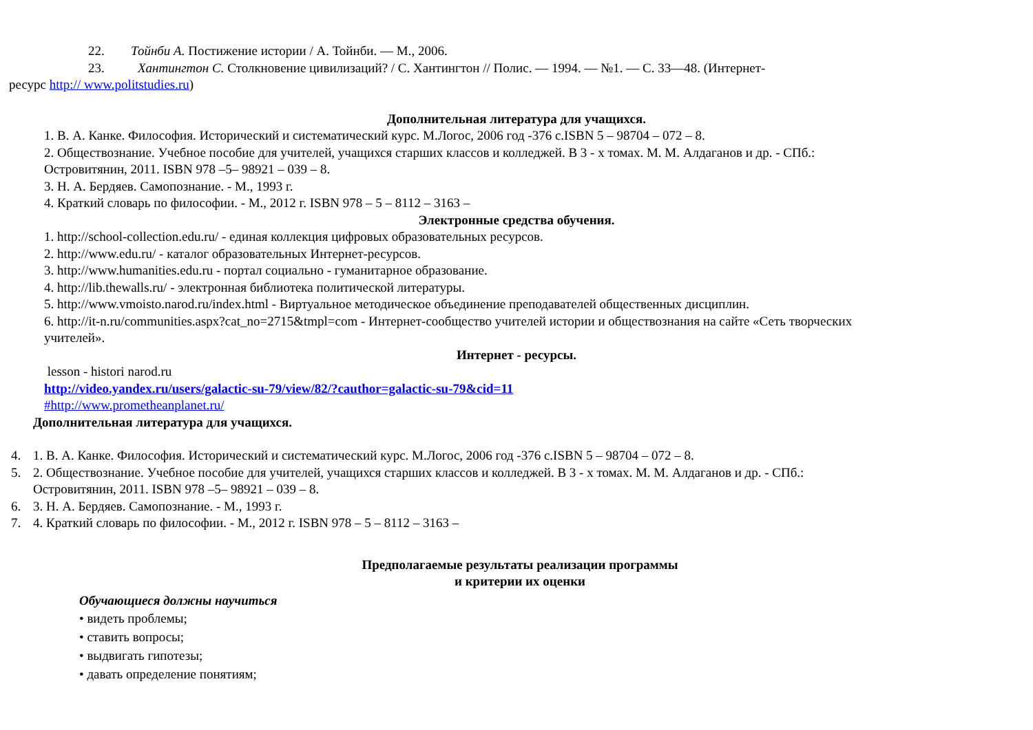22. Тойнби А. Постижение истории / А. Тойнби. — М., 2006.
23. Хантингтон С. Столкновение цивилизаций? / С. Хантингтон // Полис. — 1994. — №1. — С. 33—48. (Интернет-
ресурс http:// www.politstudies.ru)
Дополнительная литература для учащихся.
1. В. А. Канке. Философия. Исторический и систематический курс. М.Логос, 2006 год -376 с.ISBN 5 – 98704 – 072 – 8.
2. Обществознание. Учебное пособие для учителей, учащихся старших классов и колледжей. В 3 - х томах. М. М. Алдаганов и др. - СПб.:
Островитянин, 2011. ISBN 978 –5– 98921 – 039 – 8.
3. Н. А. Бердяев. Самопознание. - М., 1993 г.
4. Краткий словарь по философии. - М., 2012 г. ISBN 978 – 5 – 8112 – 3163 –
Электронные средства обучения.
1. http://school-collection.edu.ru/ - единая коллекция цифровых образовательных ресурсов.
2. http://www.edu.ru/ - каталог образовательных Интернет-ресурсов.
3. http://www.humanities.edu.ru - портал социально - гуманитарное образование.
4. http://lib.thewalls.ru/ - электронная библиотека политической литературы.
5. http://www.vmoisto.narod.ru/index.html - Виртуальное методическое объединение преподавателей общественных дисциплин.
6. http://it-n.ru/communities.aspx?cat_no=2715&tmpl=com - Интернет-сообщество учителей истории и обществознания на сайте «Сеть творческих
учителей».
Интернет - ресурсы.
lesson - histori narod.ru
http://video.yandex.ru/users/galactic-su-79/view/82/?cauthor=galactic-su-79&cid=11
#http://www.prometheanplanet.ru/
Дополнительная литература для учащихся.
4. 1. В. А. Канке. Философия. Исторический и систематический курс. М.Логос, 2006 год -376 с.ISBN 5 – 98704 – 072 – 8.
5. 2. Обществознание. Учебное пособие для учителей, учащихся старших классов и колледжей. В 3 - х томах. М. М. Алдаганов и др. - СПб.:
Островитянин, 2011. ISBN 978 –5– 98921 – 039 – 8.
6. 3. Н. А. Бердяев. Самопознание. - М., 1993 г.
7. 4. Краткий словарь по философии. - М., 2012 г. ISBN 978 – 5 – 8112 – 3163 –
Предполагаемые результаты реализации программы
и критерии их оценки
Обучающиеся должны научиться
• видеть проблемы;
• ставить вопросы;
• выдвигать гипотезы;
• давать определение понятиям;